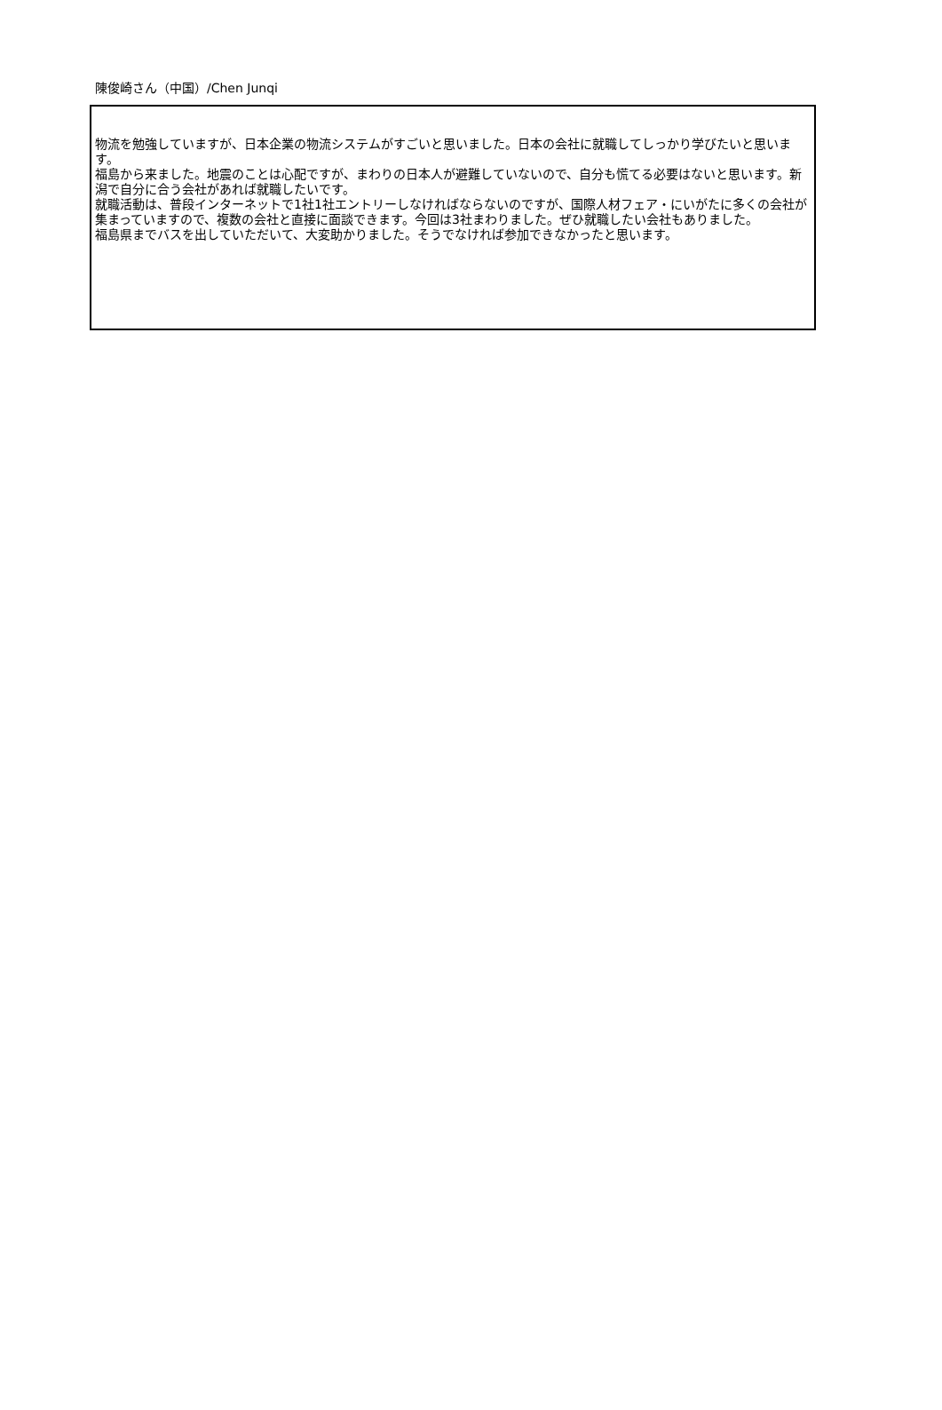陳俊崎さん（中国）/Chen Junqi
物流を勉強していますが、日本企業の物流システムがすごいと思いました。日本の会社に就職してしっかり学びたいと思います。
福島から来ました。地震のことは心配ですが、まわりの日本人が避難していないので、自分も慌てる必要はないと思います。新潟で自分に合う会社があれば就職したいです。
就職活動は、普段インターネットで1社1社エントリーしなければならないのですが、国際人材フェア・にいがたに多くの会社が集まっていますので、複数の会社と直接に面談できます。今回は3社まわりました。ぜひ就職したい会社もありました。
福島県までバスを出していただいて、大変助かりました。そうでなければ参加できなかったと思います。